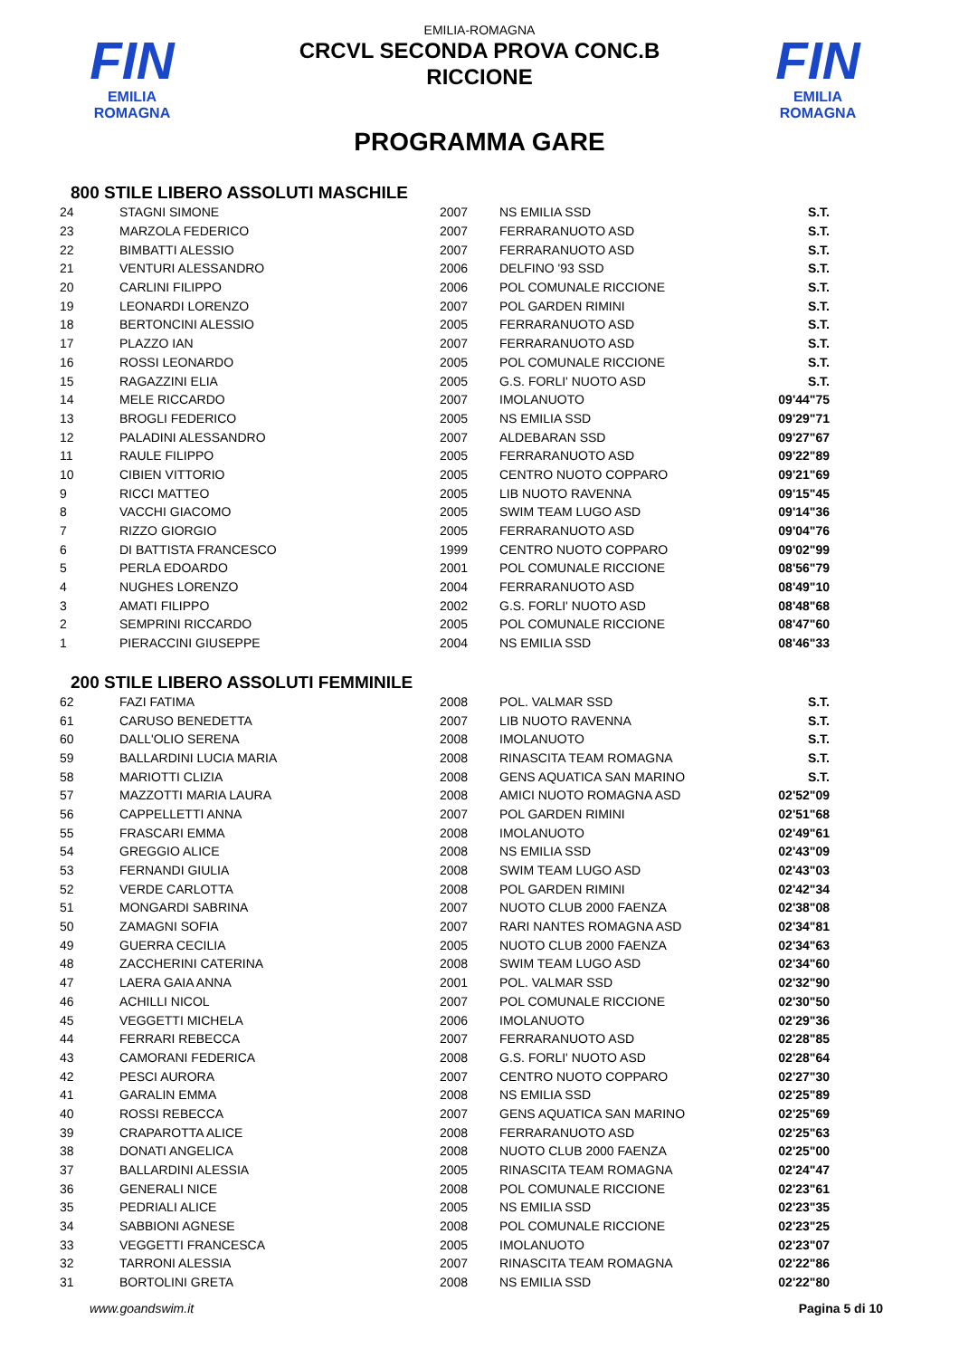FIN
EMILIA ROMAGNA
FIN
EMILIA ROMAGNA
EMILIA-ROMAGNA
CRCVL SECONDA PROVA CONC.B
RICCIONE
PROGRAMMA GARE
800 STILE LIBERO ASSOLUTI MASCHILE
| 24 | STAGNI SIMONE | 2007 | NS EMILIA SSD | S.T. |
| 23 | MARZOLA FEDERICO | 2007 | FERRARANUOTO ASD | S.T. |
| 22 | BIMBATTI ALESSIO | 2007 | FERRARANUOTO ASD | S.T. |
| 21 | VENTURI ALESSANDRO | 2006 | DELFINO '93 SSD | S.T. |
| 20 | CARLINI FILIPPO | 2006 | POL COMUNALE RICCIONE | S.T. |
| 19 | LEONARDI LORENZO | 2007 | POL GARDEN RIMINI | S.T. |
| 18 | BERTONCINI ALESSIO | 2005 | FERRARANUOTO ASD | S.T. |
| 17 | PLAZZO IAN | 2007 | FERRARANUOTO ASD | S.T. |
| 16 | ROSSI LEONARDO | 2005 | POL COMUNALE RICCIONE | S.T. |
| 15 | RAGAZZINI ELIA | 2005 | G.S. FORLI' NUOTO ASD | S.T. |
| 14 | MELE RICCARDO | 2007 | IMOLANUOTO | 09'44"75 |
| 13 | BROGLI FEDERICO | 2005 | NS EMILIA SSD | 09'29"71 |
| 12 | PALADINI ALESSANDRO | 2007 | ALDEBARAN SSD | 09'27"67 |
| 11 | RAULE FILIPPO | 2005 | FERRARANUOTO ASD | 09'22"89 |
| 10 | CIBIEN VITTORIO | 2005 | CENTRO NUOTO COPPARO | 09'21"69 |
| 9 | RICCI MATTEO | 2005 | LIB NUOTO RAVENNA | 09'15"45 |
| 8 | VACCHI GIACOMO | 2005 | SWIM TEAM LUGO ASD | 09'14"36 |
| 7 | RIZZO GIORGIO | 2005 | FERRARANUOTO ASD | 09'04"76 |
| 6 | DI BATTISTA FRANCESCO | 1999 | CENTRO NUOTO COPPARO | 09'02"99 |
| 5 | PERLA EDOARDO | 2001 | POL COMUNALE RICCIONE | 08'56"79 |
| 4 | NUGHES LORENZO | 2004 | FERRARANUOTO ASD | 08'49"10 |
| 3 | AMATI FILIPPO | 2002 | G.S. FORLI' NUOTO ASD | 08'48"68 |
| 2 | SEMPRINI RICCARDO | 2005 | POL COMUNALE RICCIONE | 08'47"60 |
| 1 | PIERACCINI GIUSEPPE | 2004 | NS EMILIA SSD | 08'46"33 |
200 STILE LIBERO ASSOLUTI FEMMINILE
| 62 | FAZI FATIMA | 2008 | POL. VALMAR SSD | S.T. |
| 61 | CARUSO BENEDETTA | 2007 | LIB NUOTO RAVENNA | S.T. |
| 60 | DALL'OLIO SERENA | 2008 | IMOLANUOTO | S.T. |
| 59 | BALLARDINI LUCIA MARIA | 2008 | RINASCITA TEAM ROMAGNA | S.T. |
| 58 | MARIOTTI CLIZIA | 2008 | GENS AQUATICA SAN MARINO | S.T. |
| 57 | MAZZOTTI MARIA LAURA | 2008 | AMICI NUOTO ROMAGNA ASD | 02'52"09 |
| 56 | CAPPELLETTI ANNA | 2007 | POL GARDEN RIMINI | 02'51"68 |
| 55 | FRASCARI EMMA | 2008 | IMOLANUOTO | 02'49"61 |
| 54 | GREGGIO ALICE | 2008 | NS EMILIA SSD | 02'43"09 |
| 53 | FERNANDI GIULIA | 2008 | SWIM TEAM LUGO ASD | 02'43"03 |
| 52 | VERDE CARLOTTA | 2008 | POL GARDEN RIMINI | 02'42"34 |
| 51 | MONGARDI SABRINA | 2007 | NUOTO CLUB 2000 FAENZA | 02'38"08 |
| 50 | ZAMAGNI SOFIA | 2007 | RARI NANTES ROMAGNA ASD | 02'34"81 |
| 49 | GUERRA CECILIA | 2005 | NUOTO CLUB 2000 FAENZA | 02'34"63 |
| 48 | ZACCHERINI CATERINA | 2008 | SWIM TEAM LUGO ASD | 02'34"60 |
| 47 | LAERA GAIA ANNA | 2001 | POL. VALMAR SSD | 02'32"90 |
| 46 | ACHILLI NICOL | 2007 | POL COMUNALE RICCIONE | 02'30"50 |
| 45 | VEGGETTI MICHELA | 2006 | IMOLANUOTO | 02'29"36 |
| 44 | FERRARI REBECCA | 2007 | FERRARANUOTO ASD | 02'28"85 |
| 43 | CAMORANI FEDERICA | 2008 | G.S. FORLI' NUOTO ASD | 02'28"64 |
| 42 | PESCI AURORA | 2007 | CENTRO NUOTO COPPARO | 02'27"30 |
| 41 | GARALIN EMMA | 2008 | NS EMILIA SSD | 02'25"89 |
| 40 | ROSSI REBECCA | 2007 | GENS AQUATICA SAN MARINO | 02'25"69 |
| 39 | CRAPAROTTA ALICE | 2008 | FERRARANUOTO ASD | 02'25"63 |
| 38 | DONATI ANGELICA | 2008 | NUOTO CLUB 2000 FAENZA | 02'25"00 |
| 37 | BALLARDINI ALESSIA | 2005 | RINASCITA TEAM ROMAGNA | 02'24"47 |
| 36 | GENERALI NICE | 2008 | POL COMUNALE RICCIONE | 02'23"61 |
| 35 | PEDRIALI ALICE | 2005 | NS EMILIA SSD | 02'23"35 |
| 34 | SABBIONI AGNESE | 2008 | POL COMUNALE RICCIONE | 02'23"25 |
| 33 | VEGGETTI FRANCESCA | 2005 | IMOLANUOTO | 02'23"07 |
| 32 | TARRONI ALESSIA | 2007 | RINASCITA TEAM ROMAGNA | 02'22"86 |
| 31 | BORTOLINI GRETA | 2008 | NS EMILIA SSD | 02'22"80 |
www.goandswim.it Pagina 5 di 10